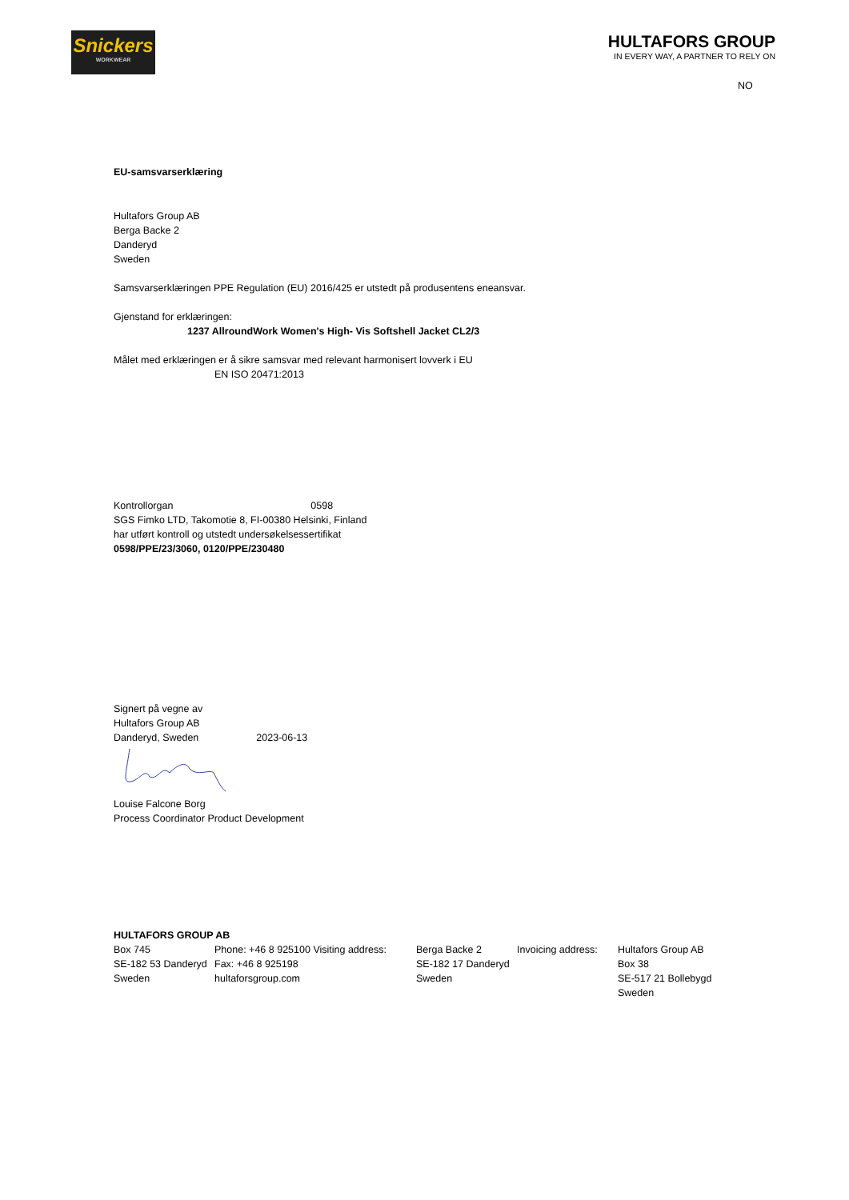Snickers
WORKWEAR
HULTAFORS GROUP
IN EVERY WAY, A PARTNER TO RELY ON
NO
EU-samsvarserklæring
Hultafors Group AB
Berga Backe 2
Danderyd
Sweden
Samsvarserklæringen PPE Regulation (EU) 2016/425 er utstedt på produsentens eneansvar.
Gjenstand for erklæringen:
1237 AllroundWork Women's High- Vis Softshell Jacket CL2/3
Målet med erklæringen er å sikre samsvar med relevant harmonisert lovverk i EU
EN ISO 20471:2013
Kontrollorgan 0598
SGS Fimko LTD, Takomotie 8, FI-00380 Helsinki, Finland
har utført kontroll og utstedt undersøkelsessertifikat
0598/PPE/23/3060, 0120/PPE/230480
Signert på vegne av
Hultafors Group AB
Danderyd, Sweden 2023-06-13
Louise Falcone Borg
Process Coordinator Product Development
HULTAFORS GROUP AB
Box 745
SE-182 53 Danderyd
Sweden
Phone: +46 8 925100 Visiting address:
Fax: +46 8 925198
hultaforsgroup.com
Berga Backe 2
SE-182 17 Danderyd
Sweden
Invoicing address:
Hultafors Group AB
Box 38
SE-517 21 Bollebygd
Sweden